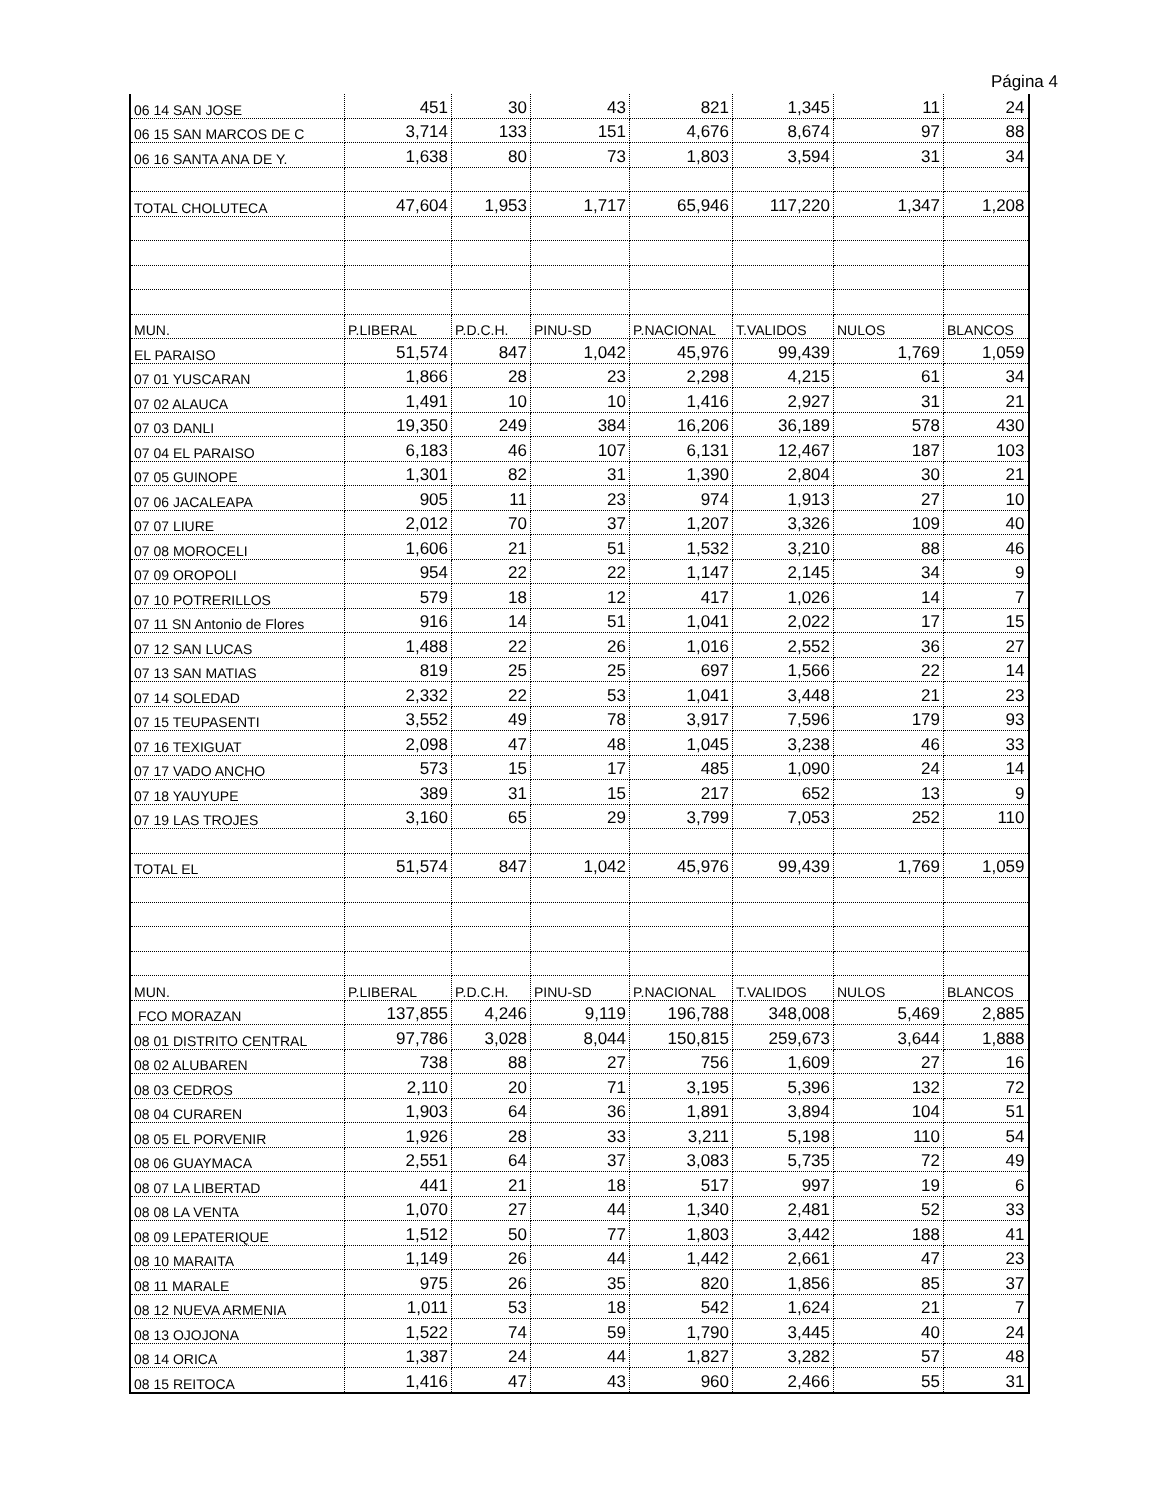Página 4
| 06 14 SAN JOSE | 451 | 30 | 43 | 821 | 1,345 | 11 | 24 |
| 06 15 SAN MARCOS DE C | 3,714 | 133 | 151 | 4,676 | 8,674 | 97 | 88 |
| 06 16 SANTA ANA DE Y. | 1,638 | 80 | 73 | 1,803 | 3,594 | 31 | 34 |
| TOTAL CHOLUTECA | 47,604 | 1,953 | 1,717 | 65,946 | 117,220 | 1,347 | 1,208 |
| MUN. | P.LIBERAL | P.D.C.H. | PINU-SD | P.NACIONAL | T.VALIDOS | NULOS | BLANCOS |
| EL PARAISO | 51,574 | 847 | 1,042 | 45,976 | 99,439 | 1,769 | 1,059 |
| 07 01 YUSCARAN | 1,866 | 28 | 23 | 2,298 | 4,215 | 61 | 34 |
| 07 02 ALAUCA | 1,491 | 10 | 10 | 1,416 | 2,927 | 31 | 21 |
| 07 03 DANLI | 19,350 | 249 | 384 | 16,206 | 36,189 | 578 | 430 |
| 07 04 EL PARAISO | 6,183 | 46 | 107 | 6,131 | 12,467 | 187 | 103 |
| 07 05 GUINOPE | 1,301 | 82 | 31 | 1,390 | 2,804 | 30 | 21 |
| 07 06 JACALEAPA | 905 | 11 | 23 | 974 | 1,913 | 27 | 10 |
| 07 07 LIURE | 2,012 | 70 | 37 | 1,207 | 3,326 | 109 | 40 |
| 07 08 MOROCELI | 1,606 | 21 | 51 | 1,532 | 3,210 | 88 | 46 |
| 07 09 OROPOLI | 954 | 22 | 22 | 1,147 | 2,145 | 34 | 9 |
| 07 10 POTRERILLOS | 579 | 18 | 12 | 417 | 1,026 | 14 | 7 |
| 07 11 SN Antonio de Flores | 916 | 14 | 51 | 1,041 | 2,022 | 17 | 15 |
| 07 12 SAN LUCAS | 1,488 | 22 | 26 | 1,016 | 2,552 | 36 | 27 |
| 07 13 SAN MATIAS | 819 | 25 | 25 | 697 | 1,566 | 22 | 14 |
| 07 14 SOLEDAD | 2,332 | 22 | 53 | 1,041 | 3,448 | 21 | 23 |
| 07 15 TEUPASENTI | 3,552 | 49 | 78 | 3,917 | 7,596 | 179 | 93 |
| 07 16 TEXIGUAT | 2,098 | 47 | 48 | 1,045 | 3,238 | 46 | 33 |
| 07 17 VADO ANCHO | 573 | 15 | 17 | 485 | 1,090 | 24 | 14 |
| 07 18 YAUYUPE | 389 | 31 | 15 | 217 | 652 | 13 | 9 |
| 07 19 LAS TROJES | 3,160 | 65 | 29 | 3,799 | 7,053 | 252 | 110 |
| TOTAL EL | 51,574 | 847 | 1,042 | 45,976 | 99,439 | 1,769 | 1,059 |
| MUN. | P.LIBERAL | P.D.C.H. | PINU-SD | P.NACIONAL | T.VALIDOS | NULOS | BLANCOS |
| FCO MORAZAN | 137,855 | 4,246 | 9,119 | 196,788 | 348,008 | 5,469 | 2,885 |
| 08 01 DISTRITO CENTRAL | 97,786 | 3,028 | 8,044 | 150,815 | 259,673 | 3,644 | 1,888 |
| 08 02 ALUBAREN | 738 | 88 | 27 | 756 | 1,609 | 27 | 16 |
| 08 03 CEDROS | 2,110 | 20 | 71 | 3,195 | 5,396 | 132 | 72 |
| 08 04 CURAREN | 1,903 | 64 | 36 | 1,891 | 3,894 | 104 | 51 |
| 08 05 EL PORVENIR | 1,926 | 28 | 33 | 3,211 | 5,198 | 110 | 54 |
| 08 06 GUAYMACA | 2,551 | 64 | 37 | 3,083 | 5,735 | 72 | 49 |
| 08 07 LA LIBERTAD | 441 | 21 | 18 | 517 | 997 | 19 | 6 |
| 08 08 LA VENTA | 1,070 | 27 | 44 | 1,340 | 2,481 | 52 | 33 |
| 08 09 LEPATERIQUE | 1,512 | 50 | 77 | 1,803 | 3,442 | 188 | 41 |
| 08 10 MARAITA | 1,149 | 26 | 44 | 1,442 | 2,661 | 47 | 23 |
| 08 11 MARALE | 975 | 26 | 35 | 820 | 1,856 | 85 | 37 |
| 08 12 NUEVA ARMENIA | 1,011 | 53 | 18 | 542 | 1,624 | 21 | 7 |
| 08 13 OJOJONA | 1,522 | 74 | 59 | 1,790 | 3,445 | 40 | 24 |
| 08 14 ORICA | 1,387 | 24 | 44 | 1,827 | 3,282 | 57 | 48 |
| 08 15 REITOCA | 1,416 | 47 | 43 | 960 | 2,466 | 55 | 31 |